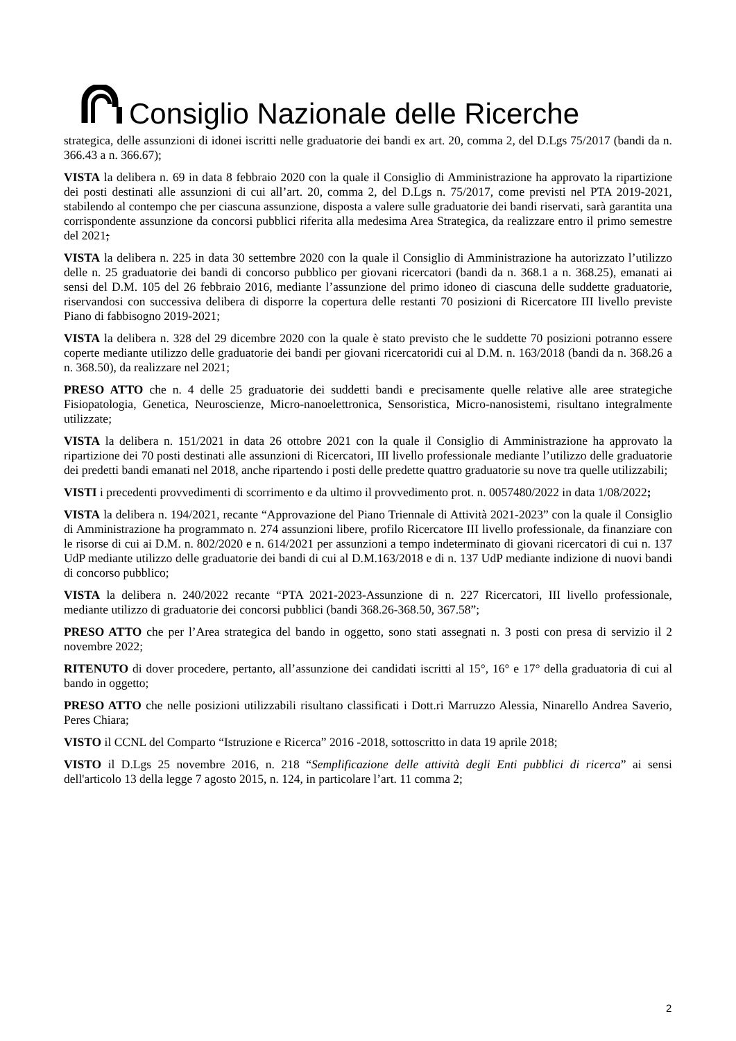Consiglio Nazionale delle Ricerche
strategica, delle assunzioni di idonei iscritti nelle graduatorie dei bandi ex art. 20, comma 2, del D.Lgs 75/2017 (bandi da n. 366.43 a n. 366.67);
VISTA la delibera n. 69 in data 8 febbraio 2020 con la quale il Consiglio di Amministrazione ha approvato la ripartizione dei posti destinati alle assunzioni di cui all’art. 20, comma 2, del D.Lgs n. 75/2017, come previsti nel PTA 2019-2021, stabilendo al contempo che per ciascuna assunzione, disposta a valere sulle graduatorie dei bandi riservati, sarà garantita una corrispondente assunzione da concorsi pubblici riferita alla medesima Area Strategica, da realizzare entro il primo semestre del 2021;
VISTA la delibera n. 225 in data 30 settembre 2020 con la quale il Consiglio di Amministrazione ha autorizzato l’utilizzo delle n. 25 graduatorie dei bandi di concorso pubblico per giovani ricercatori (bandi da n. 368.1 a n. 368.25), emanati ai sensi del D.M. 105 del 26 febbraio 2016, mediante l’assunzione del primo idoneo di ciascuna delle suddette graduatorie, riservandosi con successiva delibera di disporre la copertura delle restanti 70 posizioni di Ricercatore III livello previste Piano di fabbisogno 2019-2021;
VISTA la delibera n. 328 del 29 dicembre 2020 con la quale è stato previsto che le suddette 70 posizioni potranno essere coperte mediante utilizzo delle graduatorie dei bandi per giovani ricercatoridi cui al D.M. n. 163/2018 (bandi da n. 368.26 a n. 368.50), da realizzare nel 2021;
PRESO ATTO che n. 4 delle 25 graduatorie dei suddetti bandi e precisamente quelle relative alle aree strategiche Fisiopatologia, Genetica, Neuroscienze, Micro-nanoelettronica, Sensoristica, Micro-nanosistemi, risultano integralmente utilizzate;
VISTA la delibera n. 151/2021 in data 26 ottobre 2021 con la quale il Consiglio di Amministrazione ha approvato la ripartizione dei 70 posti destinati alle assunzioni di Ricercatori, III livello professionale mediante l’utilizzo delle graduatorie dei predetti bandi emanati nel 2018, anche ripartendo i posti delle predette quattro graduatorie su nove tra quelle utilizzabili;
VISTI i precedenti provvedimenti di scorrimento e da ultimo il provvedimento prot. n. 0057480/2022 in data 1/08/2022;
VISTA la delibera n. 194/2021, recante “Approvazione del Piano Triennale di Attività 2021-2023” con la quale il Consiglio di Amministrazione ha programmato n. 274 assunzioni libere, profilo Ricercatore III livello professionale, da finanziare con le risorse di cui ai D.M. n. 802/2020 e n. 614/2021 per assunzioni a tempo indeterminato di giovani ricercatori di cui n. 137 UdP mediante utilizzo delle graduatorie dei bandi di cui al D.M.163/2018 e di n. 137 UdP mediante indizione di nuovi bandi di concorso pubblico;
VISTA la delibera n. 240/2022 recante “PTA 2021-2023-Assunzione di n. 227 Ricercatori, III livello professionale, mediante utilizzo di graduatorie dei concorsi pubblici (bandi 368.26-368.50, 367.58”;
PRESO ATTO che per l’Area strategica del bando in oggetto, sono stati assegnati n. 3 posti con presa di servizio il 2 novembre 2022;
RITENUTO di dover procedere, pertanto, all’assunzione dei candidati iscritti al 15°, 16° e 17° della graduatoria di cui al bando in oggetto;
PRESO ATTO che nelle posizioni utilizzabili risultano classificati i Dott.ri Marruzzo Alessia, Ninarello Andrea Saverio, Peres Chiara;
VISTO il CCNL del Comparto “Istruzione e Ricerca” 2016 -2018, sottoscritto in data 19 aprile 2018;
VISTO il D.Lgs 25 novembre 2016, n. 218 “Semplificazione delle attività degli Enti pubblici di ricerca” ai sensi dell'articolo 13 della legge 7 agosto 2015, n. 124, in particolare l’art. 11 comma 2;
2